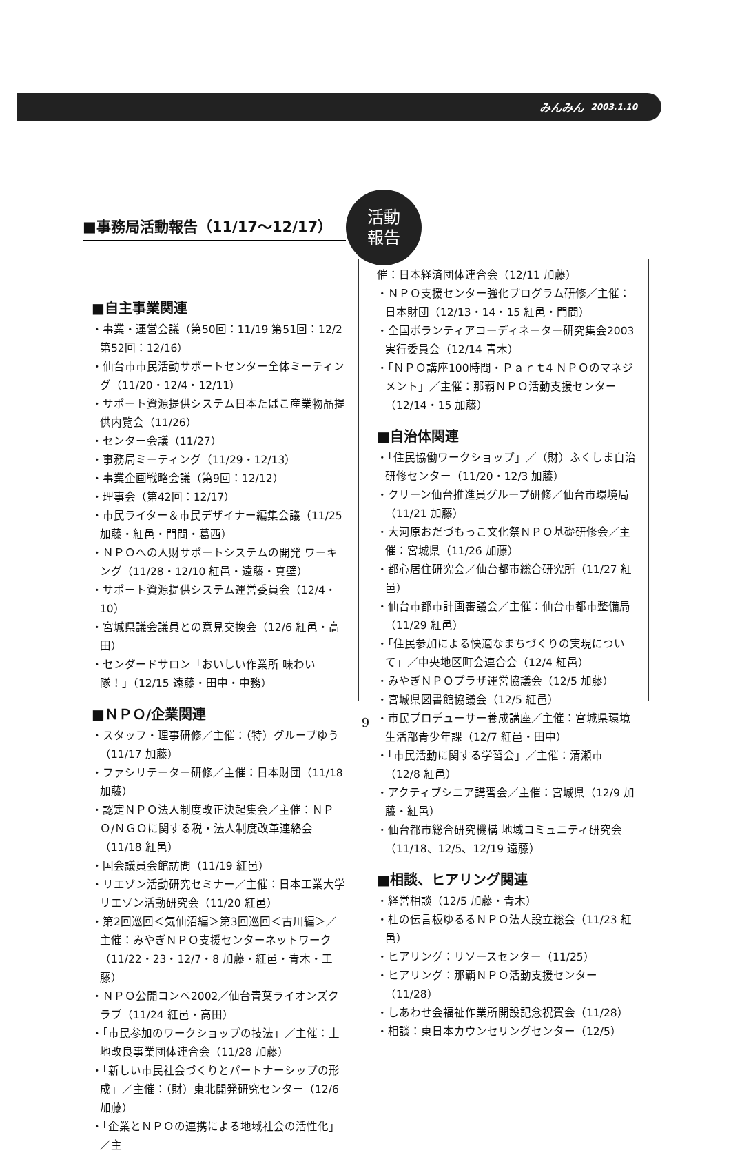みんみん 2003.1.10
■事務局活動報告（11/17～12/17）
活動
報告
■自主事業関連
・事業・運営会議（第50回：11/19 第51回：12/2 第52回：12/16）
・仙台市市民活動サポートセンター全体ミーティング（11/20・12/4・12/11）
・サポート資源提供システム日本たばこ産業物品提供内覧会（11/26）
・センター会議（11/27）
・事務局ミーティング（11/29・12/13）
・事業企画戦略会議（第9回：12/12）
・理事会（第42回：12/17）
・市民ライター＆市民デザイナー編集会議（11/25 加藤・紅邑・門間・葛西）
・ＮＰＯへの人財サポートシステムの開発 ワーキング（11/28・12/10 紅邑・遠藤・真壁）
・サポート資源提供システム運営委員会（12/4・10）
・宮城県議会議員との意見交換会（12/6 紅邑・高田）
・センダードサロン「おいしい作業所 味わい隊！」（12/15 遠藤・田中・中務）
■ＮＰＯ/企業関連
・スタッフ・理事研修／主催：（特）グループゆう（11/17 加藤）
・ファシリテーター研修／主催：日本財団（11/18 加藤）
・認定ＮＰＯ法人制度改正決起集会／主催：ＮＰＯ/ＮＧＯに関する税・法人制度改革連絡会（11/18 紅邑）
・国会議員会館訪問（11/19 紅邑）
・リエゾン活動研究セミナー／主催：日本工業大学リエゾン活動研究会（11/20 紅邑）
・第2回巡回＜気仙沼編＞第3回巡回＜古川編＞／主催：みやぎＮＰＯ支援センターネットワーク（11/22・23・12/7・8 加藤・紅邑・青木・工藤）
・ＮＰＯ公開コンペ2002／仙台青葉ライオンズクラブ（11/24 紅邑・高田）
・「市民参加のワークショップの技法」／主催：土地改良事業団体連合会（11/28 加藤）
・「新しい市民社会づくりとパートナーシップの形成」／主催：（財）東北開発研究センター（12/6 加藤）
・「企業とＮＰＯの連携による地域社会の活性化」／主
催：日本経済団体連合会（12/11 加藤）
・ＮＰＯ支援センター強化プログラム研修／主催：日本財団（12/13・14・15 紅邑・門間）
・全国ボランティアコーディネーター研究集会2003実行委員会（12/14 青木）
・「ＮＰＯ講座100時間・Ｐａｒｔ4 ＮＰＯのマネジメント」／主催：那覇ＮＰＯ活動支援センター（12/14・15 加藤）
■自治体関連
・「住民協働ワークショップ」／（財）ふくしま自治研修センター（11/20・12/3 加藤）
・クリーン仙台推進員グループ研修／仙台市環境局（11/21 加藤）
・大河原おだづもっこ文化祭ＮＰＯ基礎研修会／主催：宮城県（11/26 加藤）
・都心居住研究会／仙台都市総合研究所（11/27 紅邑）
・仙台市都市計画審議会／主催：仙台市都市整備局（11/29 紅邑）
・「住民参加による快適なまちづくりの実現について」／中央地区町会連合会（12/4 紅邑）
・みやぎＮＰＯプラザ運営協議会（12/5 加藤）
・宮城県図書館協議会（12/5 紅邑）
・市民プロデューサー養成講座／主催：宮城県環境生活部青少年課（12/7 紅邑・田中）
・「市民活動に関する学習会」／主催：清瀬市（12/8 紅邑）
・アクティブシニア講習会／主催：宮城県（12/9 加藤・紅邑）
・仙台都市総合研究機構 地域コミュニティ研究会（11/18、12/5、12/19 遠藤）
■相談、ヒアリング関連
・経営相談（12/5 加藤・青木）
・杜の伝言板ゆるるＮＰＯ法人設立総会（11/23 紅邑）
・ヒアリング：リソースセンター（11/25）
・ヒアリング：那覇ＮＰＯ活動支援センター（11/28）
・しあわせ会福祉作業所開設記念祝賀会（11/28）
・相談：東日本カウンセリングセンター（12/5）
9